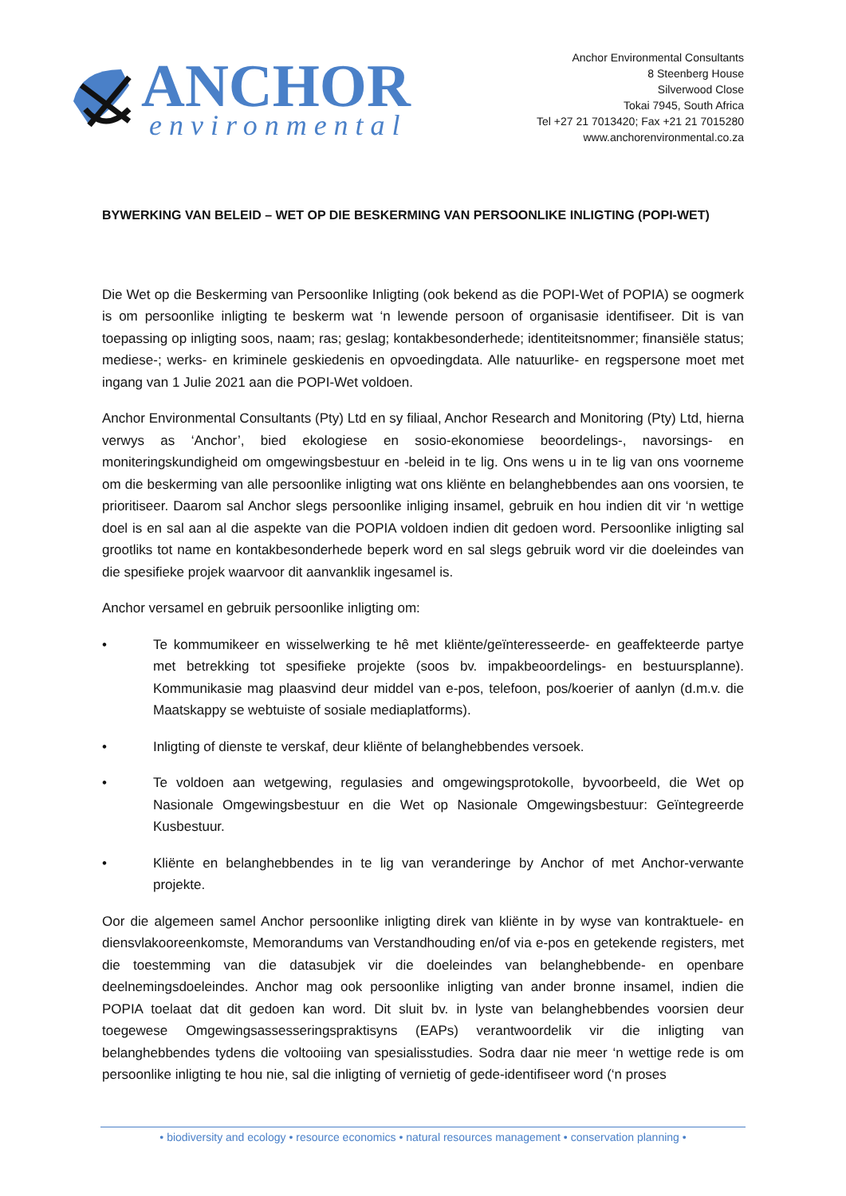ANCHOR
environmental
Anchor Environmental Consultants
8 Steenberg House
Silverwood Close
Tokai 7945, South Africa
Tel +27 21 7013420; Fax +21 21 7015280
www.anchorenvironmental.co.za
BYWERKING VAN BELEID – WET OP DIE BESKERMING VAN PERSOONLIKE INLIGTING (POPI-WET)
Die Wet op die Beskerming van Persoonlike Inligting (ook bekend as die POPI-Wet of POPIA) se oogmerk is om persoonlike inligting te beskerm wat ‘n lewende persoon of organisasie identifiseer. Dit is van toepassing op inligting soos, naam; ras; geslag; kontakbesonderhede; identiteitsnommer; finansiële status; mediese-; werks- en kriminele geskiedenis en opvoedingdata. Alle natuurlike- en regspersone moet met ingang van 1 Julie 2021 aan die POPI-Wet voldoen.
Anchor Environmental Consultants (Pty) Ltd en sy filiaal, Anchor Research and Monitoring (Pty) Ltd, hierna verwys as ‘Anchor’, bied ekologiese en sosio-ekonomiese beoordelings-, navorsings- en moniteringskundigheid om omgewingsbestuur en -beleid in te lig. Ons wens u in te lig van ons voorneme om die beskerming van alle persoonlike inligting wat ons kliënte en belanghebbendes aan ons voorsien, te prioritiseer. Daarom sal Anchor slegs persoonlike inliging insamel, gebruik en hou indien dit vir ‘n wettige doel is en sal aan al die aspekte van die POPIA voldoen indien dit gedoen word. Persoonlike inligting sal grootliks tot name en kontakbesonderhede beperk word en sal slegs gebruik word vir die doeleindes van die spesifieke projek waarvoor dit aanvanklik ingesamel is.
Anchor versamel en gebruik persoonlike inligting om:
• Te kommumikeer en wisselwerking te hê met kliënte/geïnteresseerde- en geaffekteerde partye met betrekking tot spesifieke projekte (soos bv. impakbeoordelings- en bestuursplanne). Kommunikasie mag plaasvind deur middel van e-pos, telefoon, pos/koerier of aanlyn (d.m.v. die Maatskappy se webtuiste of sosiale mediaplatforms).
• Inligting of dienste te verskaf, deur kliënte of belanghebbendes versoek.
• Te voldoen aan wetgewing, regulasies and omgewingsprotokolle, byvoorbeeld, die Wet op Nasionale Omgewingsbestuur en die Wet op Nasionale Omgewingsbestuur: Geïntegreerde Kusbestuur.
• Kliënte en belanghebbendes in te lig van veranderinge by Anchor of met Anchor-verwante projekte.
Oor die algemeen samel Anchor persoonlike inligting direk van kliënte in by wyse van kontraktuele- en diensvlakooreenkomste, Memorandums van Verstandhouding en/of via e-pos en getekende registers, met die toestemming van die datasubjek vir die doeleindes van belanghebbende- en openbare deelnemingsdoeleindes. Anchor mag ook persoonlike inligting van ander bronne insamel, indien die POPIA toelaat dat dit gedoen kan word. Dit sluit bv. in lyste van belanghebbendes voorsien deur toegewese Omgewingsassesseringspraktisyns (EAPs) verantwoordelik vir die inligting van belanghebbendes tydens die voltooiing van spesialisstudies. Sodra daar nie meer ‘n wettige rede is om persoonlike inligting te hou nie, sal die inligting of vernietig of gede-identifiseer word (‘n proses
• biodiversity and ecology • resource economics • natural resources management • conservation planning •